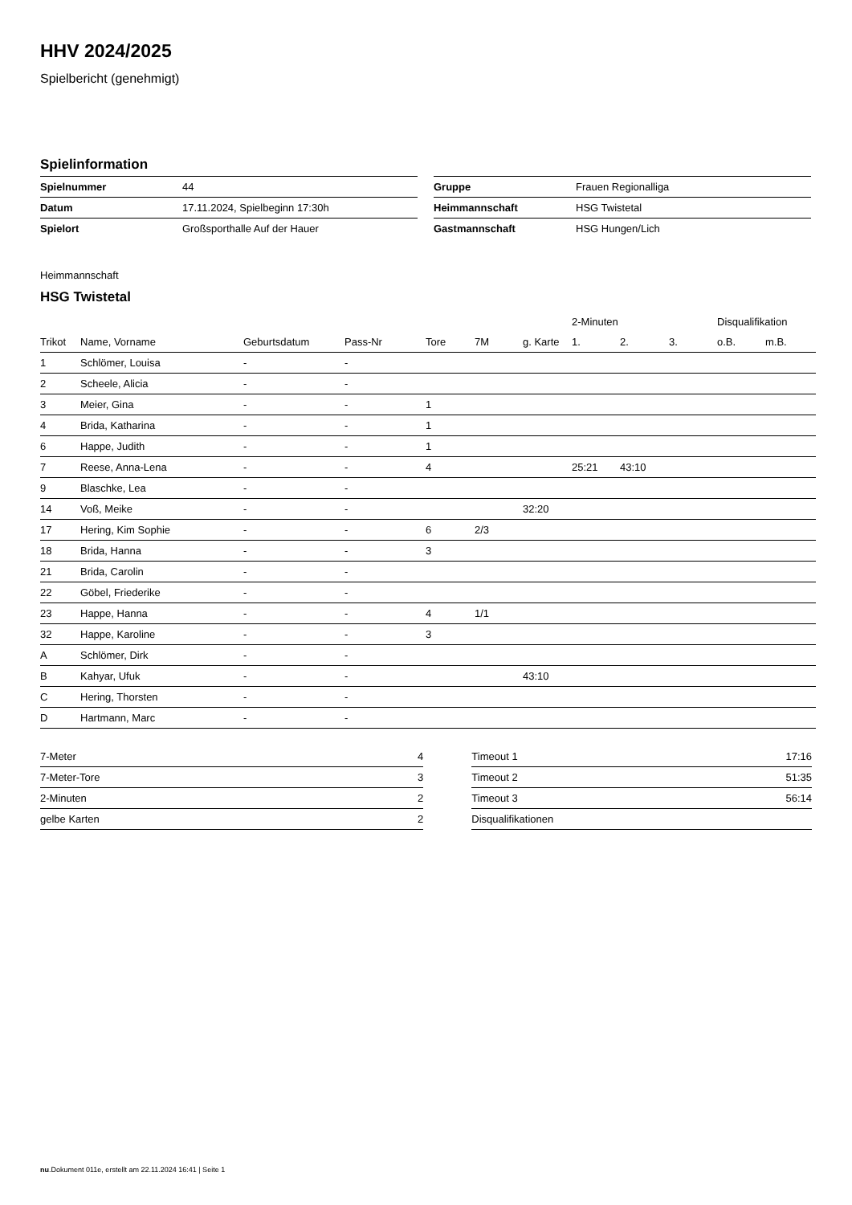HHV 2024/2025
Spielbericht (genehmigt)
Spielinformation
| Spielnummer | 44 |
| Datum | 17.11.2024, Spielbeginn 17:30h |
| Spielort | Großsporthalle Auf der Hauer |
| Gruppe | Frauen Regionalliga |
| Heimmannschaft | HSG Twistetal |
| Gastmannschaft | HSG Hungen/Lich |
Heimmannschaft
HSG Twistetal
| | | | | | | | 2-Minuten | | | Disqualifikation | |
| --- | --- | --- | --- | --- | --- | --- | --- | --- | --- | --- | --- |
| Trikot | Name, Vorname | Geburtsdatum | Pass-Nr | Tore | 7M | g. Karte | 1. | 2. | 3. | o.B. | m.B. |
| 1 | Schlömer, Louisa | - | - | | | | | | | | |
| 2 | Scheele, Alicia | - | - | | | | | | | | |
| 3 | Meier, Gina | - | - | 1 | | | | | | | |
| 4 | Brida, Katharina | - | - | 1 | | | | | | | |
| 6 | Happe, Judith | - | - | 1 | | | | | | | |
| 7 | Reese, Anna-Lena | - | - | 4 | | | 25:21 | 43:10 | | | |
| 9 | Blaschke, Lea | - | - | | | | | | | | |
| 14 | Voß, Meike | - | - | | | 32:20 | | | | | |
| 17 | Hering, Kim Sophie | - | - | 6 | 2/3 | | | | | | |
| 18 | Brida, Hanna | - | - | 3 | | | | | | | |
| 21 | Brida, Carolin | - | - | | | | | | | | |
| 22 | Göbel, Friederike | - | - | | | | | | | | |
| 23 | Happe, Hanna | - | - | 4 | 1/1 | | | | | | |
| 32 | Happe, Karoline | - | - | 3 | | | | | | | |
| A | Schlömer, Dirk | - | - | | | | | | | | |
| B | Kahyar, Ufuk | - | - | | | 43:10 | | | | | |
| C | Hering, Thorsten | - | - | | | | | | | | |
| D | Hartmann, Marc | - | - | | | | | | | | |
| 7-Meter | 4 |
| 7-Meter-Tore | 3 |
| 2-Minuten | 2 |
| gelbe Karten | 2 |
| Timeout 1 | 17:16 |
| Timeout 2 | 51:35 |
| Timeout 3 | 56:14 |
| Disqualifikationen | |
nu.Dokument 011e, erstellt am 22.11.2024 16:41 | Seite 1